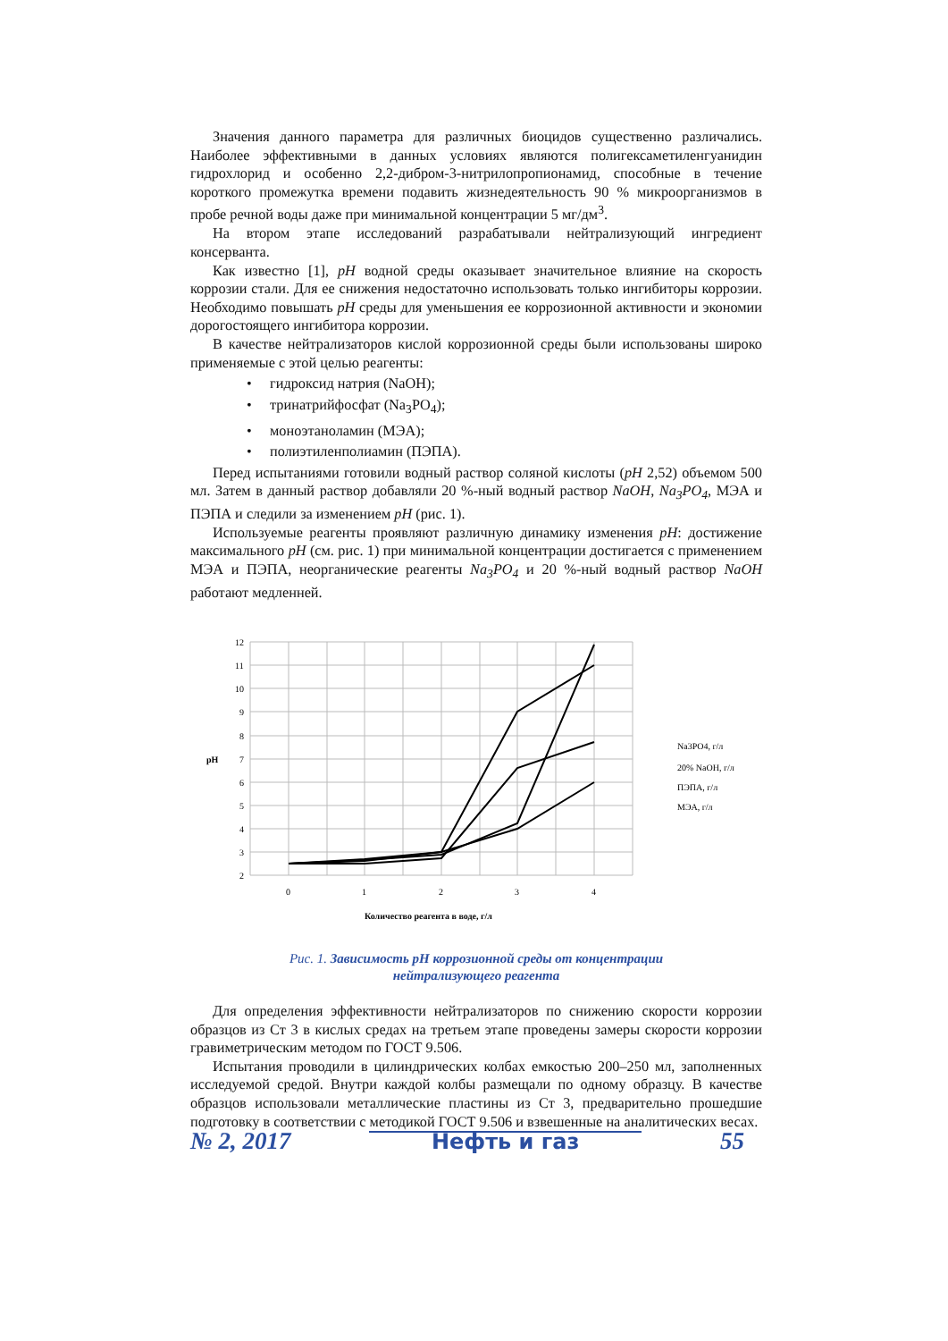Значения данного параметра для различных биоцидов существенно различались. Наиболее эффективными в данных условиях являются полигексаметиленгуанидин гидрохлорид и особенно 2,2-дибром-3-нитрилопропионамид, способные в течение короткого промежутка времени подавить жизнедеятельность 90 % микроорганизмов в пробе речной воды даже при минимальной концентрации 5 мг/дм<sup>3</sup>.
На втором этапе исследований разрабатывали нейтрализующий ингредиент консерванта.
Как известно [1], pH водной среды оказывает значительное влияние на скорость коррозии стали. Для ее снижения недостаточно использовать только ингибиторы коррозии. Необходимо повышать pH среды для уменьшения ее коррозионной активности и экономии дорогостоящего ингибитора коррозии.
В качестве нейтрализаторов кислой коррозионной среды были использованы широко применяемые с этой целью реагенты:
• гидроксид натрия (NaOH);
• тринатрийфосфат (Na<sub>3</sub>PO<sub>4</sub>);
• моноэтаноламин (МЭА);
• полиэтиленполиамин (ПЭПА).
Перед испытаниями готовили водный раствор соляной кислоты (pH 2,52) объемом 500 мл. Затем в данный раствор добавляли 20 %-ный водный раствор NaOH, Na<sub>3</sub>PO<sub>4</sub>, МЭА и ПЭПА и следили за изменением pH (рис. 1).
Используемые реагенты проявляют различную динамику изменения pH: достижение максимального pH (см. рис. 1) при минимальной концентрации достигается с применением МЭА и ПЭПА, неорганические реагенты Na<sub>3</sub>PO<sub>4</sub> и 20 %-ный водный раствор NaOH работают медленней.
12
11
10
9
8
7
6
5
4
3
2
0
1
2
3
4
pH
Количество реагента в воде, г/л
Na3PO4, г/л
20% NaOH, г/л
ПЭПА, г/л
МЭА, г/л
Рис. 1. Зависимость pH коррозионной среды от концентрации
нейтрализующего реагента
Для определения эффективности нейтрализаторов по снижению скорости коррозии образцов из Ст 3 в кислых средах на третьем этапе проведены замеры скорости коррозии гравиметрическим методом по ГОСТ 9.506.
Испытания проводили в цилиндрических колбах емкостью 200–250 мл, заполненных исследуемой средой. Внутри каждой колбы размещали по одному образцу. В качестве образцов использовали металлические пластины из Ст 3, предварительно прошедшие подготовку в соответствии с методикой ГОСТ 9.506 и взвешенные на аналитических весах.
№ 2, 2017 Нефть и газ 55